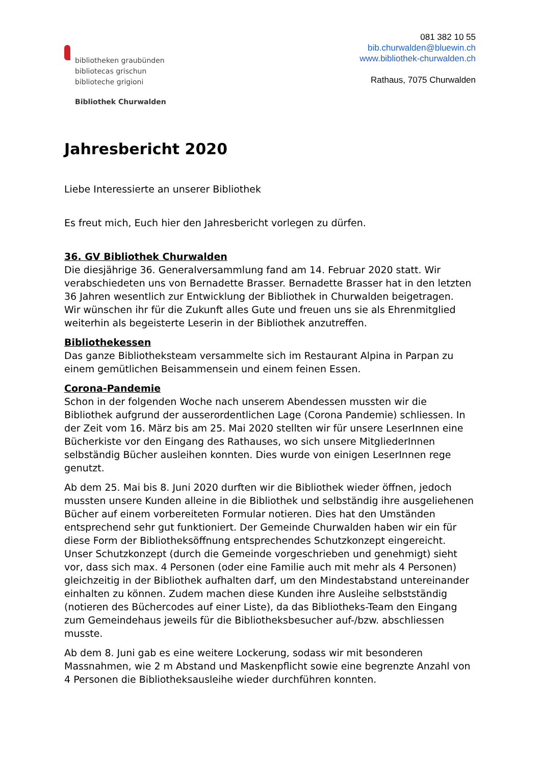bibliotheken graubünden
bibliotecas grischun
biblioteche grigioni
Bibliothek Churwalden
081 382 10 55
bib.churwalden@bluewin.ch
www.bibliothek-churwalden.ch
Rathaus, 7075 Churwalden
Jahresbericht 2020
Liebe Interessierte an unserer Bibliothek
Es freut mich, Euch hier den Jahresbericht vorlegen zu dürfen.
36. GV Bibliothek Churwalden
Die diesjährige 36. Generalversammlung fand am 14. Februar 2020 statt. Wir verabschiedeten uns von Bernadette Brasser. Bernadette Brasser hat in den letzten 36 Jahren wesentlich zur Entwicklung der Bibliothek in Churwalden beigetragen.
Wir wünschen ihr für die Zukunft alles Gute und freuen uns sie als Ehrenmitglied weiterhin als begeisterte Leserin in der Bibliothek anzutreffen.
Bibliothekessen
Das ganze Bibliotheksteam versammelte sich im Restaurant Alpina in Parpan zu einem gemütlichen Beisammensein und einem feinen Essen.
Corona-Pandemie
Schon in der folgenden Woche nach unserem Abendessen mussten wir die Bibliothek aufgrund der ausserordentlichen Lage (Corona Pandemie) schliessen. In der Zeit vom 16. März bis am 25. Mai 2020 stellten wir für unsere LeserInnen eine Bücherkiste vor den Eingang des Rathauses, wo sich unsere MitgliederInnen selbständig Bücher ausleihen konnten. Dies wurde von einigen LeserInnen rege genutzt.
Ab dem 25. Mai bis 8. Juni 2020 durften wir die Bibliothek wieder öffnen, jedoch mussten unsere Kunden alleine in die Bibliothek und selbständig ihre ausgeliehenen Bücher auf einem vorbereiteten Formular notieren. Dies hat den Umständen entsprechend sehr gut funktioniert. Der Gemeinde Churwalden haben wir ein für diese Form der Bibliotheksöffnung entsprechendes Schutzkonzept eingereicht. Unser Schutzkonzept (durch die Gemeinde vorgeschrieben und genehmigt) sieht vor, dass sich max. 4 Personen (oder eine Familie auch mit mehr als 4 Personen) gleichzeitig in der Bibliothek aufhalten darf, um den Mindestabstand untereinander einhalten zu können. Zudem machen diese Kunden ihre Ausleihe selbstständig (notieren des Büchercodes auf einer Liste), da das Bibliotheks-Team den Eingang zum Gemeindehaus jeweils für die Bibliotheksbesucher auf-/bzw. abschliessen musste.
Ab dem 8. Juni gab es eine weitere Lockerung, sodass wir mit besonderen Massnahmen, wie 2 m Abstand und Maskenpflicht sowie eine begrenzte Anzahl von 4 Personen die Bibliotheksausleihe wieder durchführen konnten.